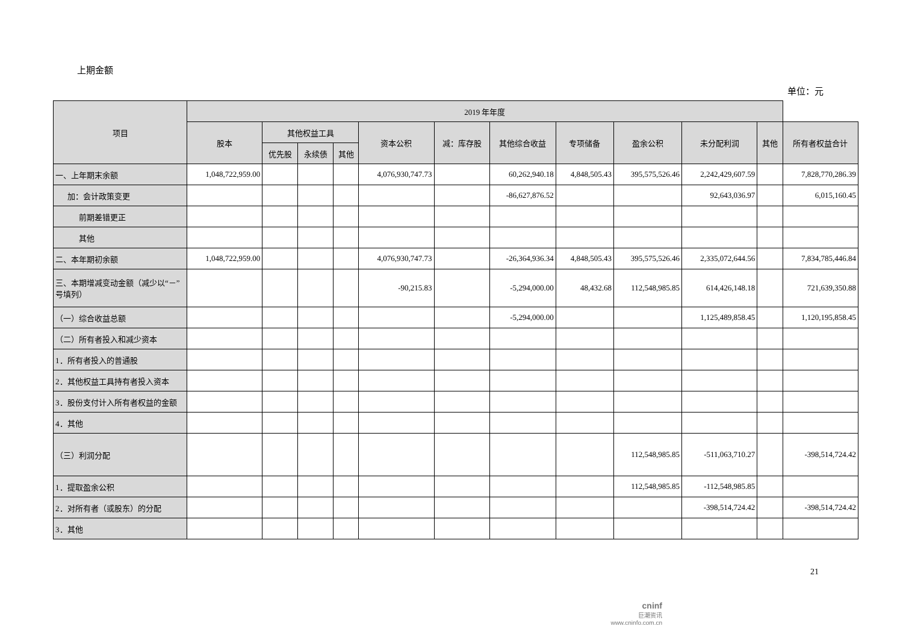上期金额
单位：元
| 项目 | 2019 年年度 | | | | | | | | | | | |
| --- | --- | --- | --- | --- | --- | --- | --- | --- | --- | --- | --- | --- |
| | 股本 | 其他权益工具 | | | 资本公积 | 减：库存股 | 其他综合收益 | 专项储备 | 盈余公积 | 未分配利润 | 其他 | 所有者权益合计 |
| | | 优先股 | 永续债 | 其他 | | | | | | | | |
| 一、上年期末余额 | 1,048,722,959.00 | | | | 4,076,930,747.73 | | 60,262,940.18 | 4,848,505.43 | 395,575,526.46 | 2,242,429,607.59 | | 7,828,770,286.39 |
| 加：会计政策变更 | | | | | | | -86,627,876.52 | | | 92,643,036.97 | | 6,015,160.45 |
| 前期差错更正 | | | | | | | | | | | | |
| 其他 | | | | | | | | | | | | |
| 二、本年期初余额 | 1,048,722,959.00 | | | | 4,076,930,747.73 | | -26,364,936.34 | 4,848,505.43 | 395,575,526.46 | 2,335,072,644.56 | | 7,834,785,446.84 |
| 三、本期增减变动金额（减少以“－”号填列） | | | | | -90,215.83 | | -5,294,000.00 | 48,432.68 | 112,548,985.85 | 614,426,148.18 | | 721,639,350.88 |
| （一）综合收益总额 | | | | | | | -5,294,000.00 | | | 1,125,489,858.45 | | 1,120,195,858.45 |
| （二）所有者投入和减少资本 | | | | | | | | | | | | |
| 1．所有者投入的普通股 | | | | | | | | | | | | |
| 2．其他权益工具持有者投入资本 | | | | | | | | | | | | |
| 3．股份支付计入所有者权益的金额 | | | | | | | | | | | | |
| 4．其他 | | | | | | | | | | | | |
| （三）利润分配 | | | | | | | | | 112,548,985.85 | -511,063,710.27 | | -398,514,724.42 |
| 1．提取盈余公积 | | | | | | | | | 112,548,985.85 | -112,548,985.85 | | |
| 2．对所有者（或股东）的分配 | | | | | | | | | | -398,514,724.42 | | -398,514,724.42 |
| 3．其他 | | | | | | | | | | | | |
21
cninf
巨潮资讯
www.cninfo.com.cn